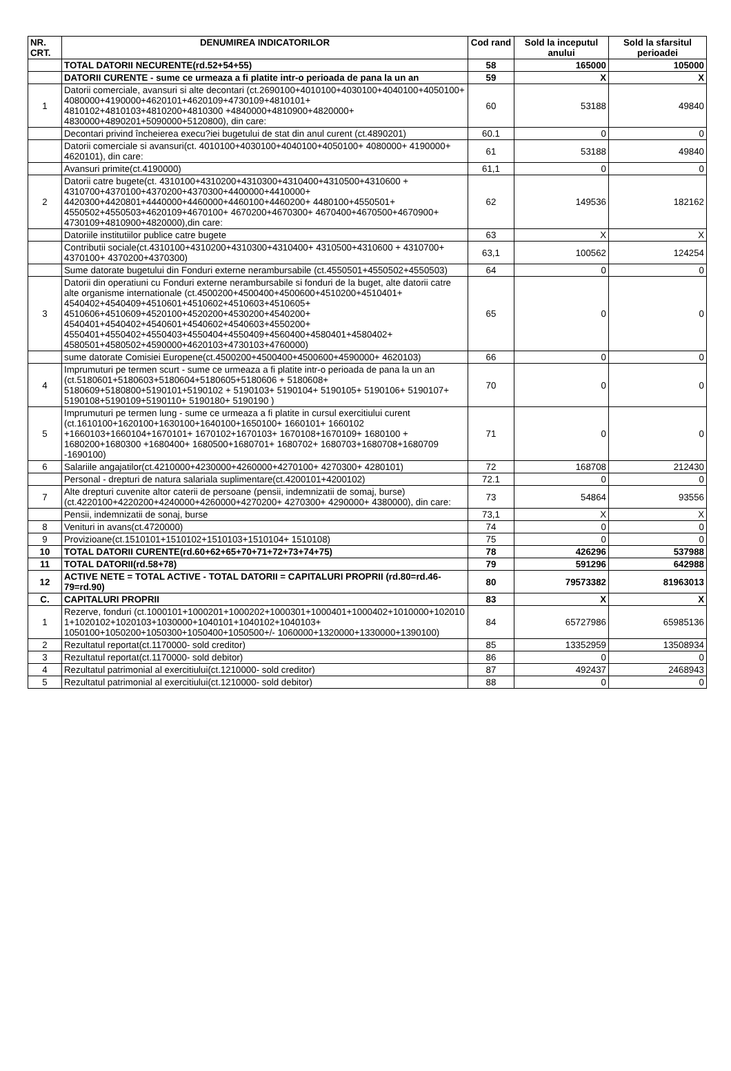| NR. CRT. | DENUMIREA INDICATORILOR | Cod rand | Sold la inceputul anului | Sold la sfarsitul perioadei |
| --- | --- | --- | --- | --- |
| | TOTAL DATORII NECURENTE(rd.52+54+55) | 58 | 165000 | 105000 |
| | DATORII CURENTE - sume ce urmeaza a fi platite intr-o perioada de pana la un an | 59 | X | X |
| 1 | Datorii comerciale, avansuri si alte decontari (ct.2690100+4010100+4030100+4040100+4050100+ 4080000+4190000+4620101+4620109+4730109+4810101+ 4810102+4810103+4810200+4810300 +4840000+4810900+4820000+ 4830000+4890201+5090000+5120800), din care: | 60 | 53188 | 49840 |
| | Decontari privind încheierea execu?iei bugetului de stat din anul curent (ct.4890201) | 60.1 | 0 | 0 |
| | Datorii comerciale si avansuri(ct. 4010100+4030100+4040100+4050100+ 4080000+ 4190000+ 4620101), din care: | 61 | 53188 | 49840 |
| | Avansuri primite(ct.4190000) | 61,1 | 0 | 0 |
| 2 | Datorii catre bugete(ct. 4310100+4310200+4310300+4310400+4310500+4310600 + 4310700+4370100+4370200+4370300+4400000+4410000+ 4420300+4420801+4440000+4460000+4460100+4460200+ 4480100+4550501+ 4550502+4550503+4620109+4670100+ 4670200+4670300+ 4670400+4670500+4670900+ 4730109+4810900+4820000),din care: | 62 | 149536 | 182162 |
| | Datoriile institutiilor publice catre bugete | 63 | X | X |
| | Contributii sociale(ct.4310100+4310200+4310300+4310400+ 4310500+4310600 + 4310700+ 4370100+ 4370200+4370300) | 63,1 | 100562 | 124254 |
| | Sume datorate bugetului din Fonduri externe nerambursabile (ct.4550501+4550502+4550503) | 64 | 0 | 0 |
| 3 | Datorii din operatiuni cu Fonduri externe nerambursabile si fonduri de la buget, alte datorii catre alte organisme internationale (ct.4500200+4500400+4500600+4510200+4510401+ 4540402+4540409+4510601+4510602+4510603+4510605+ 4510606+4510609+4520100+4520200+4530200+4540200+ 4540401+4540402+4540601+4540602+4540603+4550200+ 4550401+4550402+4550403+4550404+4550409+4560400+4580401+4580402+ 4580501+4580502+4590000+4620103+4730103+4760000) | 65 | 0 | 0 |
| | sume datorate Comisiei Europene(ct.4500200+4500400+4500600+4590000+ 4620103) | 66 | 0 | 0 |
| 4 | Imprumuturi pe termen scurt - sume ce urmeaza a fi platite intr-o perioada de pana la un an (ct.5180601+5180603+5180604+5180605+5180606 + 5180608+ 5180609+5180800+5190101+5190102 + 5190103+ 5190104+ 5190105+ 5190106+ 5190107+ 5190108+5190109+5190110+ 5190180+ 5190190 ) | 70 | 0 | 0 |
| 5 | Imprumuturi pe termen lung - sume ce urmeaza a fi platite in cursul exercitiului curent (ct.1610100+1620100+1630100+1640100+1650100+ 1660101+ 1660102 +1660103+1660104+1670101+ 1670102+1670103+ 1670108+1670109+ 1680100 + 1680200+1680300 +1680400+ 1680500+1680701+ 1680702+ 1680703+1680708+1680709 -1690100) | 71 | 0 | 0 |
| 6 | Salariile angajatilor(ct.4210000+4230000+4260000+4270100+ 4270300+ 4280101) | 72 | 168708 | 212430 |
| | Personal - drepturi de natura salariala suplimentare(ct.4200101+4200102) | 72.1 | 0 | 0 |
| 7 | Alte drepturi cuvenite altor caterii de persoane (pensii, indemnizatii de somaj, burse) (ct.4220100+4220200+4240000+4260000+4270200+ 4270300+ 4290000+ 4380000), din care: | 73 | 54864 | 93556 |
| | Pensii, indemnizatii de sonaj, burse | 73,1 | X | X |
| 8 | Venituri in avans(ct.4720000) | 74 | 0 | 0 |
| 9 | Provizioane(ct.1510101+1510102+1510103+1510104+ 1510108) | 75 | 0 | 0 |
| 10 | TOTAL DATORII CURENTE(rd.60+62+65+70+71+72+73+74+75) | 78 | 426296 | 537988 |
| 11 | TOTAL DATORII(rd.58+78) | 79 | 591296 | 642988 |
| 12 | ACTIVE NETE = TOTAL ACTIVE - TOTAL DATORII = CAPITALURI PROPRII (rd.80=rd.46-79=rd.90) | 80 | 79573382 | 81963013 |
| C. | CAPITALURI PROPRII | 83 | X | X |
| 1 | Rezerve, fonduri (ct.1000101+1000201+1000202+1000301+1000401+1000402+1010000+102010 1+1020102+1020103+1030000+1040101+1040102+1040103+ 1050100+1050200+1050300+1050400+1050500+/- 1060000+1320000+1330000+1390100) | 84 | 65727986 | 65985136 |
| 2 | Rezultatul reportat(ct.1170000- sold creditor) | 85 | 13352959 | 13508934 |
| 3 | Rezultatul reportat(ct.1170000- sold debitor) | 86 | 0 | 0 |
| 4 | Rezultatul patrimonial al exercitiului(ct.1210000- sold creditor) | 87 | 492437 | 2468943 |
| 5 | Rezultatul patrimonial al exercitiului(ct.1210000- sold debitor) | 88 | 0 | 0 |